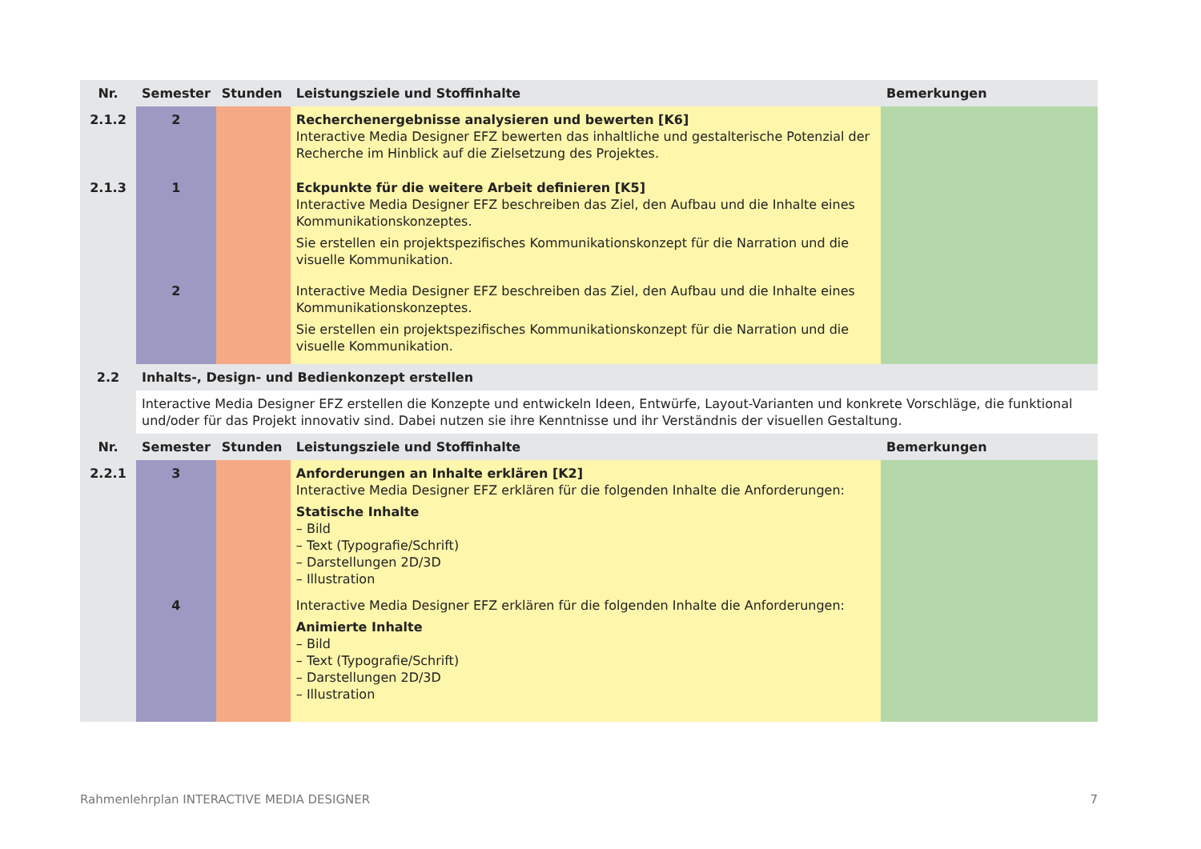| Nr. | Semester | Stunden | Leistungsziele und Stoffinhalte | Bemerkungen |
| --- | --- | --- | --- | --- |
| 2.1.2 | 2 | | Recherchenergebnisse analysieren und bewerten [K6] Interactive Media Designer EFZ bewerten das inhaltliche und gestalterische Potenzial der Recherche im Hinblick auf die Zielsetzung des Projektes. | |
| 2.1.3 | 1 | | Eckpunkte für die weitere Arbeit definieren [K5] Interactive Media Designer EFZ beschreiben das Ziel, den Aufbau und die Inhalte eines Kommunikationskonzeptes. Sie erstellen ein projektspezifisches Kommunikationskonzept für die Narration und die visuelle Kommunikation. | |
| | 2 | | Interactive Media Designer EFZ beschreiben das Ziel, den Aufbau und die Inhalte eines Kommunikationskonzeptes. Sie erstellen ein projektspezifisches Kommunikationskonzept für die Narration und die visuelle Kommunikation. | |
| 2.2 | Inhalts-, Design- und Bedienkonzept erstellen | | | |
| | Interactive Media Designer EFZ erstellen die Konzepte und entwickeln Ideen, Entwürfe, Layout-Varianten und konkrete Vorschläge, die funktional und/oder für das Projekt innovativ sind. Dabei nutzen sie ihre Kenntnisse und ihr Verständnis der visuellen Gestaltung. | | | |
| Nr. | Semester | Stunden | Leistungsziele und Stoffinhalte | Bemerkungen |
| 2.2.1 | 3 | | Anforderungen an Inhalte erklären [K2] Interactive Media Designer EFZ erklären für die folgenden Inhalte die Anforderungen: Statische Inhalte – Bild – Text (Typografie/Schrift) – Darstellungen 2D/3D – Illustration | |
| | 4 | | Interactive Media Designer EFZ erklären für die folgenden Inhalte die Anforderungen: Animierte Inhalte – Bild – Text (Typografie/Schrift) – Darstellungen 2D/3D – Illustration | |
Rahmenlehrplan INTERACTIVE MEDIA DESIGNER 7